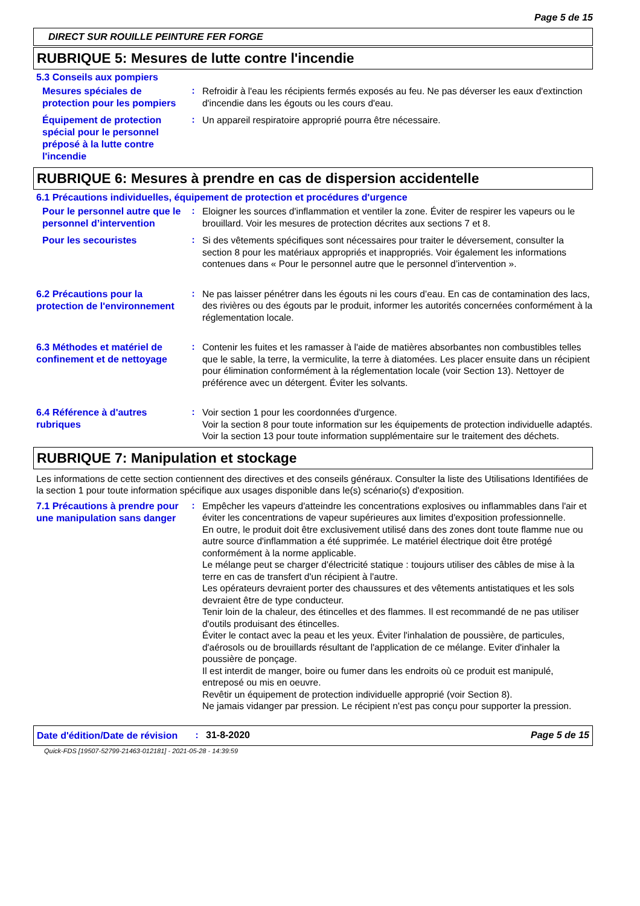Page 5 de 15
DIRECT SUR ROUILLE PEINTURE FER FORGE
RUBRIQUE 5: Mesures de lutte contre l'incendie
5.3 Conseils aux pompiers
Mesures spéciales de protection pour les pompiers
:
Refroidir à l'eau les récipients fermés exposés au feu. Ne pas déverser les eaux d'extinction d'incendie dans les égouts ou les cours d'eau.
Équipement de protection spécial pour le personnel préposé à la lutte contre l'incendie
:
Un appareil respiratoire approprié pourra être nécessaire.
RUBRIQUE 6: Mesures à prendre en cas de dispersion accidentelle
6.1 Précautions individuelles, équipement de protection et procédures d'urgence
Pour le personnel autre que le personnel d’intervention
:
Eloigner les sources d'inflammation et ventiler la zone. Éviter de respirer les vapeurs ou le brouillard. Voir les mesures de protection décrites aux sections 7 et 8.
Pour les secouristes
:
Si des vêtements spécifiques sont nécessaires pour traiter le déversement, consulter la section 8 pour les matériaux appropriés et inappropriés. Voir également les informations contenues dans « Pour le personnel autre que le personnel d’intervention ».
6.2 Précautions pour la protection de l'environnement
:
Ne pas laisser pénétrer dans les égouts ni les cours d’eau. En cas de contamination des lacs, des rivières ou des égouts par le produit, informer les autorités concernées conformément à la réglementation locale.
6.3 Méthodes et matériel de confinement et de nettoyage
:
Contenir les fuites et les ramasser à l'aide de matières absorbantes non combustibles telles que le sable, la terre, la vermiculite, la terre à diatomées. Les placer ensuite dans un récipient pour élimination conformément à la réglementation locale (voir Section 13). Nettoyer de préférence avec un détergent. Éviter les solvants.
6.4 Référence à d'autres rubriques
:
Voir section 1 pour les coordonnées d'urgence.
Voir la section 8 pour toute information sur les équipements de protection individuelle adaptés.
Voir la section 13 pour toute information supplémentaire sur le traitement des déchets.
RUBRIQUE 7: Manipulation et stockage
Les informations de cette section contiennent des directives et des conseils généraux. Consulter la liste des Utilisations Identifiées de la section 1 pour toute information spécifique aux usages disponible dans le(s) scénario(s) d'exposition.
7.1 Précautions à prendre pour une manipulation sans danger
:
Empêcher les vapeurs d'atteindre les concentrations explosives ou inflammables dans l'air et éviter les concentrations de vapeur supérieures aux limites d'exposition professionnelle.
En outre, le produit doit être exclusivement utilisé dans des zones dont toute flamme nue ou autre source d'inflammation a été supprimée. Le matériel électrique doit être protégé conformément à la norme applicable.
Le mélange peut se charger d'électricité statique : toujours utiliser des câbles de mise à la terre en cas de transfert d'un récipient à l'autre.
Les opérateurs devraient porter des chaussures et des vêtements antistatiques et les sols devraient être de type conducteur.
Tenir loin de la chaleur, des étincelles et des flammes. Il est recommandé de ne pas utiliser d'outils produisant des étincelles.
Éviter le contact avec la peau et les yeux. Éviter l'inhalation de poussière, de particules, d'aérosols ou de brouillards résultant de l'application de ce mélange. Eviter d'inhaler la poussière de ponçage.
Il est interdit de manger, boire ou fumer dans les endroits où ce produit est manipulé, entreposé ou mis en oeuvre.
Revêtir un équipement de protection individuelle approprié (voir Section 8).
Ne jamais vidanger par pression. Le récipient n'est pas conçu pour supporter la pression.
Date d'édition/Date de révision
: 31-8-2020 Page 5 de 15
Quick-FDS [19507-52799-21463-012181] - 2021-05-28 - 14:39:59